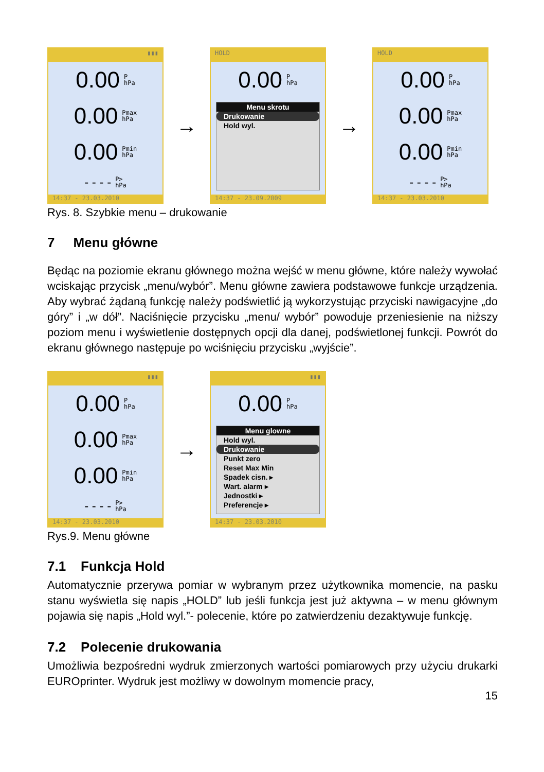▮▮▮
0.00 P
hPa
0.00 Pmax
hPa
0.00 Pmin
hPa
- - - - P>
hPa
14:37 - 23.03.2010
→
HOLD
0.00 P
hPa
Menu skrotu
Drukowanie
Hold wyl.
14:37 - 23.09.2009
→
HOLD
0.00 P
hPa
0.00 Pmax
hPa
0.00 Pmin
hPa
- - - - P>
hPa
14:37 - 23.03.2010
Rys. 8. Szybkie menu – drukowanie
7 Menu główne
Będąc na poziomie ekranu głównego można wejść w menu główne, które należy wywołać wciskając przycisk „menu/wybór”. Menu główne zawiera podstawowe funkcje urządzenia. Aby wybrać żądaną funkcję należy podświetlić ją wykorzystując przyciski nawigacyjne „do góry” i „w dół”. Naciśnięcie przycisku „menu/ wybór” powoduje przeniesienie na niższy poziom menu i wyświetlenie dostępnych opcji dla danej, podświetlonej funkcji. Powrót do ekranu głównego następuje po wciśnięciu przycisku „wyjście”.
▮▮▮
0.00 P
hPa
0.00 Pmax
hPa
0.00 Pmin
hPa
- - - - P>
hPa
14:37 - 23.03.2010
→
▮▮▮
0.00 P
hPa
Menu glowne
Hold wyl.
Drukowanie
Punkt zero
Reset Max Min
Spadek cisn. ▸
Wart. alarm ▸
Jednostki ▸
Preferencje ▸
14:37 - 23.03.2010
Rys.9. Menu główne
7.1 Funkcja Hold
Automatycznie przerywa pomiar w wybranym przez użytkownika momencie, na pasku stanu wyświetla się napis „HOLD” lub jeśli funkcja jest już aktywna – w menu głównym pojawia się napis „Hold wyl.”- polecenie, które po zatwierdzeniu dezaktywuje funkcję.
7.2 Polecenie drukowania
Umożliwia bezpośredni wydruk zmierzonych wartości pomiarowych przy użyciu drukarki EUROprinter. Wydruk jest możliwy w dowolnym momencie pracy,
15